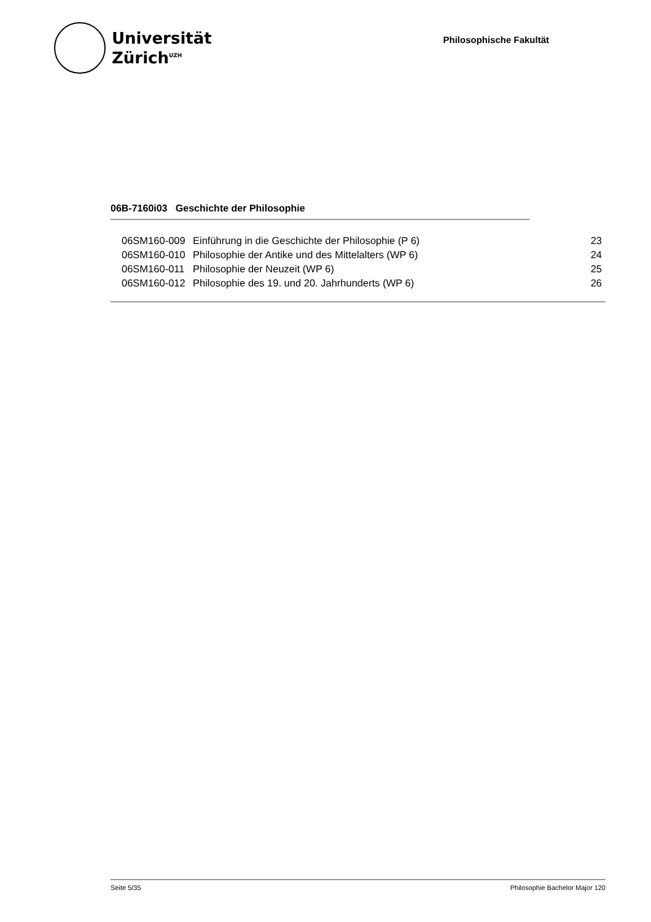Universität
Zürich<sup>UZH</sup>
Philosophische Fakultät
06B-7160i03 Geschichte der Philosophie
| 06SM160-009 | Einführung in die Geschichte der Philosophie (P 6) | 23 |
| 06SM160-010 | Philosophie der Antike und des Mittelalters (WP 6) | 24 |
| 06SM160-011 | Philosophie der Neuzeit (WP 6) | 25 |
| 06SM160-012 | Philosophie des 19. und 20. Jahrhunderts (WP 6) | 26 |
Seite 5/35 Philosophie Bachelor Major 120